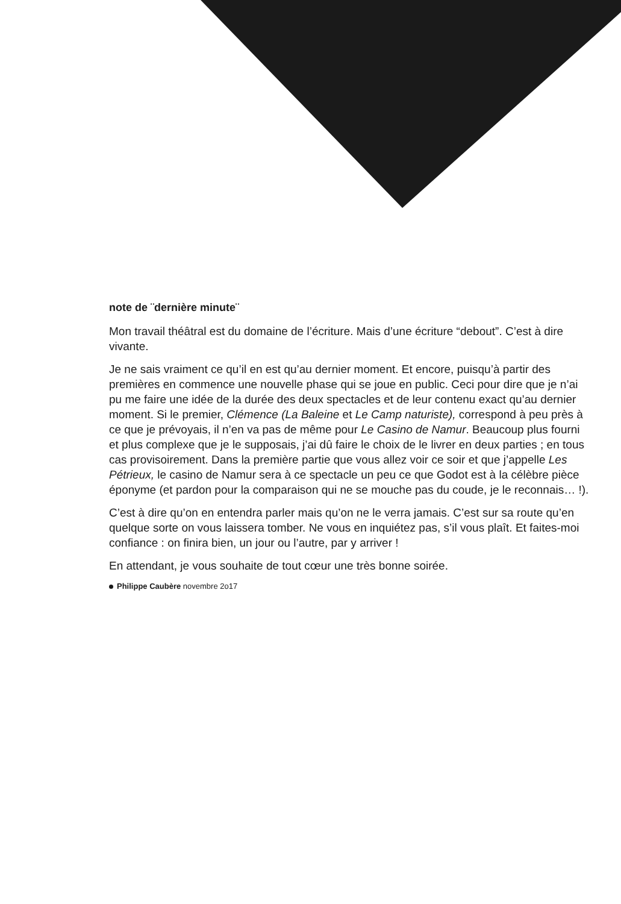note de ¨dernière minute¨
Mon travail théâtral est du domaine de l’écriture. Mais d’une écriture “debout”. C’est à dire vivante.
Je ne sais vraiment ce qu’il en est qu’au dernier moment. Et encore, puisqu’à partir des premières en commence une nouvelle phase qui se joue en public. Ceci pour dire que je n’ai pu me faire une idée de la durée des deux spectacles et de leur contenu exact qu’au dernier moment. Si le premier, Clémence (La Baleine et Le Camp naturiste), correspond à peu près à ce que je prévoyais, il n’en va pas de même pour Le Casino de Namur. Beaucoup plus fourni et plus complexe que je le supposais, j’ai dû faire le choix de le livrer en deux parties ; en tous cas provisoirement. Dans la première partie que vous allez voir ce soir et que j’appelle Les Pétrieux, le casino de Namur sera à ce spectacle un peu ce que Godot est à la célèbre pièce éponyme (et pardon pour la comparaison qui ne se mouche pas du coude, je le reconnais… !).
C’est à dire qu’on en entendra parler mais qu’on ne le verra jamais. C’est sur sa route qu’en quelque sorte on vous laissera tomber. Ne vous en inquiétez pas, s’il vous plaît. Et faites-moi confiance : on finira bien, un jour ou l’autre, par y arriver !
En attendant, je vous souhaite de tout cœur une très bonne soirée.
Philippe Caubère novembre 2o17